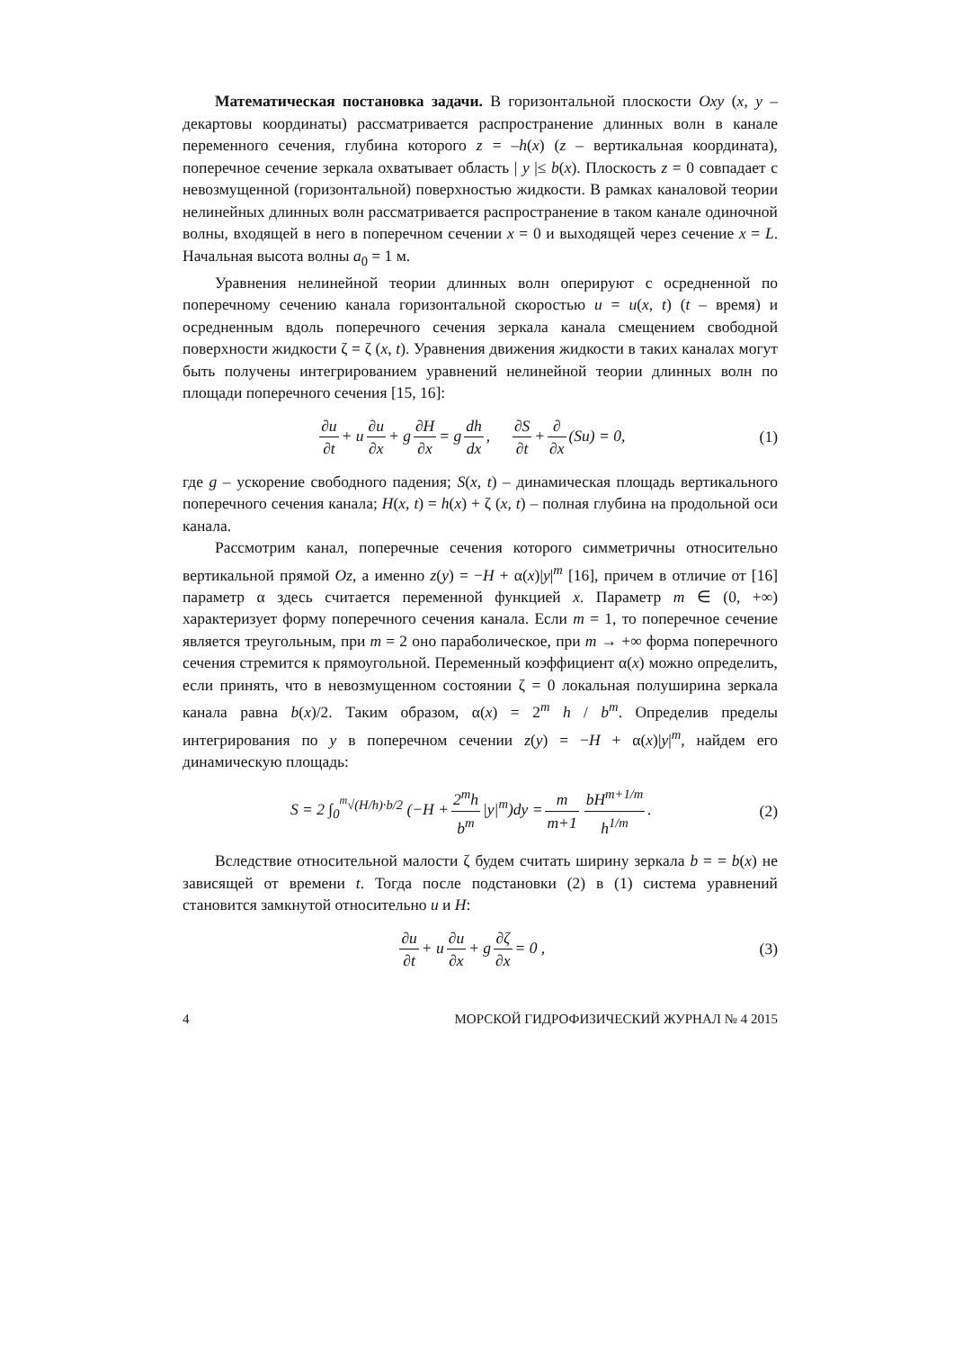Математическая постановка задачи. В горизонтальной плоскости Oxy (x, y – декартовы координаты) рассматривается распространение длинных волн в канале переменного сечения, глубина которого z = –h(x) (z – вертикальная координата), поперечное сечение зеркала охватывает область | y |≤ b(x). Плоскость z = 0 совпадает с невозмущенной (горизонтальной) поверхностью жидкости. В рамках каналовой теории нелинейных длинных волн рассматривается распространение в таком канале одиночной волны, входящей в него в поперечном сечении x = 0 и выходящей через сечение x = L. Начальная высота волны a<sub>0</sub> = 1 м.
Уравнения нелинейной теории длинных волн оперируют с осредненной по поперечному сечению канала горизонтальной скоростью u = u(x, t) (t – время) и осредненным вдоль поперечного сечения зеркала канала смещением свободной поверхности жидкости ζ = ζ (x, t). Уравнения движения жидкости в таких каналах могут быть получены интегрированием уравнений нелинейной теории длинных волн по площади поперечного сечения [15, 16]:
∂u ∂t + u ∂u ∂x + g ∂H ∂x = g dh dx, ∂S ∂t + ∂ ∂x (Su) = 0,
(1)
где g – ускорение свободного падения; S(x, t) – динамическая площадь вертикального поперечного сечения канала; H(x, t) = h(x) + ζ (x, t) – полная глубина на продольной оси канала.
Рассмотрим канал, поперечные сечения которого симметричны относительно вертикальной прямой Oz, а именно z(y) = −H + α(x)|y|<sup>m</sup> [16], причем в отличие от [16] параметр α здесь считается переменной функцией x. Параметр m ∈ (0, +∞) характеризует форму поперечного сечения канала. Если m = 1, то поперечное сечение является треугольным, при m = 2 оно параболическое, при m → +∞ форма поперечного сечения стремится к прямоугольной. Переменный коэффициент α(x) можно определить, если принять, что в невозмущенном состоянии ζ = 0 локальная полуширина зеркала канала равна b(x)/2. Таким образом, α(x) = 2<sup>m</sup> h / b<sup>m</sup>. Определив пределы интегрирования по y в поперечном сечении z(y) = −H + α(x)|y|<sup>m</sup>, найдем его динамическую площадь:
S = 2 ∫<sub>0</sub><sup><sup>m</sup>√(H/h)·b/2</sup> (−H + 2<sup>m</sup>h b<sup>m</sup> |y|<sup>m</sup>)dy = m m+1 bH<sup>m+1/m</sup> h<sup>1/m</sup>.
(2)
Вследствие относительной малости ζ будем считать ширину зеркала b = = b(x) не зависящей от времени t. Тогда после подстановки (2) в (1) система уравнений становится замкнутой относительно u и H:
∂u ∂t + u ∂u ∂x + g ∂ζ ∂x = 0 ,
(3)
4 МОРСКОЙ ГИДРОФИЗИЧЕСКИЙ ЖУРНАЛ № 4 2015